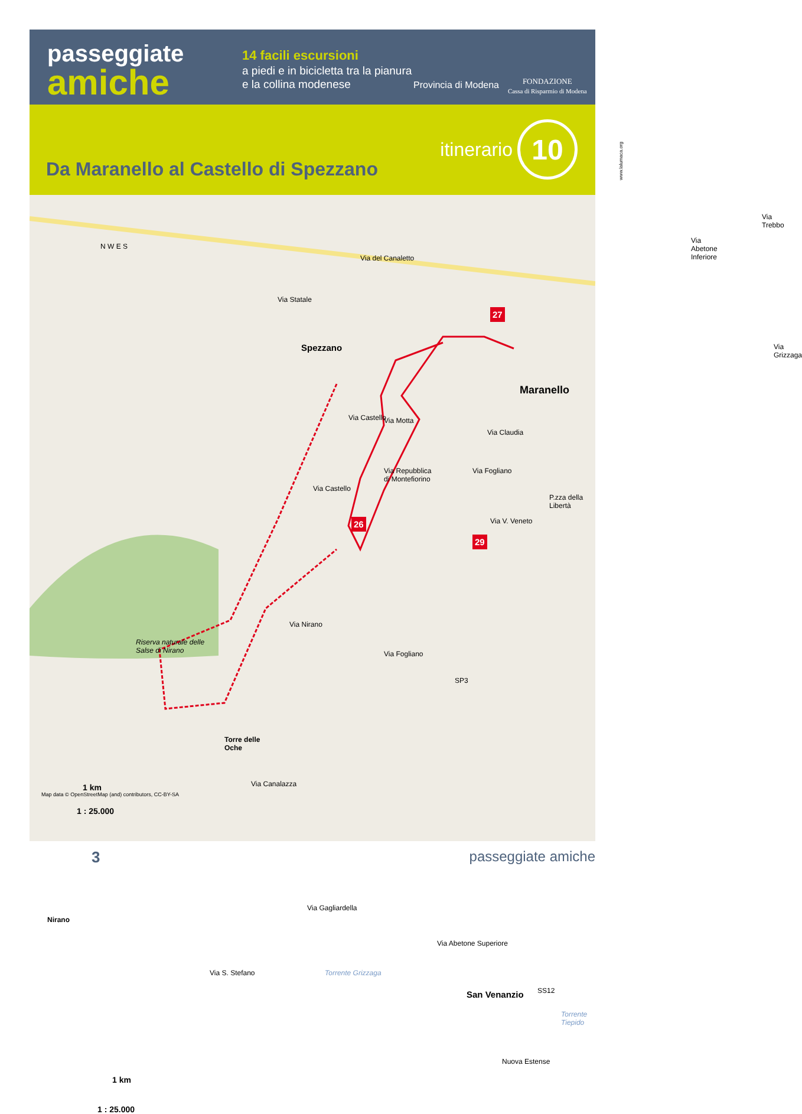passeggiate
amiche
14 facili escursioni
a piedi e in bicicletta tra la pianura e la collina modenese
Provincia di Modena
FONDAZIONE
Cassa di Risparmio di Modena
itinerario
10
Da Maranello al Castello di Spezzano
N W E S
Via Statale
Via del Canaletto
Via Abetone Inferiore
Via Trebbo
Via Grizzaga
Spezzano
27
Maranello
Via Castello Via Motta
Via Claudia
Via Repubblica
di Montefiorino
Via Fogliano
P.zza della Libertà
Via V. Veneto
Via Castello
26
29
Via Nirano
Riserva naturale delle
Salse di Nirano
Via Fogliano
SP3
Torre delle
Oche
Via Canalazza
Nirano
Via Gagliardella
Torrente Grizzaga
Via S. Stefano
Via Abetone Superiore
San Venanzio SS12
Torrente Tiepido
Nuova Estense
1 km
1 : 25.000
Map data © OpenStreetMap (and) contributors, CC-BY-SA
1 km
1 : 25.000
3 passeggiate amiche
www.lalumaca.org